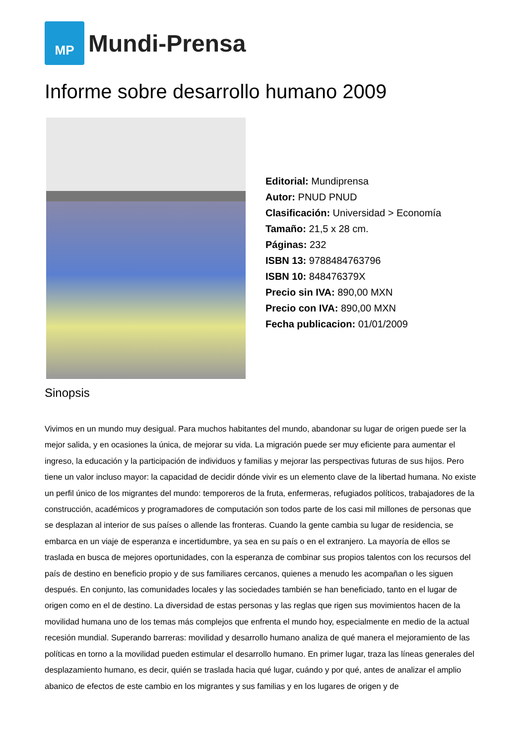MP
Mundi-Prensa
Informe sobre desarrollo humano 2009
Editorial: Mundiprensa
Autor: PNUD PNUD
Clasificación: Universidad > Economía
Tamaño: 21,5 x 28 cm.
Páginas: 232
ISBN 13: 9788484763796
ISBN 10: 848476379X
Precio sin IVA: 890,00 MXN
Precio con IVA: 890,00 MXN
Fecha publicacion: 01/01/2009
Sinopsis
Vivimos en un mundo muy desigual. Para muchos habitantes del mundo, abandonar su lugar de origen puede ser la mejor salida, y en ocasiones la única, de mejorar su vida. La migración puede ser muy eficiente para aumentar el ingreso, la educación y la participación de individuos y familias y mejorar las perspectivas futuras de sus hijos. Pero tiene un valor incluso mayor: la capacidad de decidir dónde vivir es un elemento clave de la libertad humana. No existe un perfil único de los migrantes del mundo: temporeros de la fruta, enfermeras, refugiados políticos, trabajadores de la construcción, académicos y programadores de computación son todos parte de los casi mil millones de personas que se desplazan al interior de sus países o allende las fronteras. Cuando la gente cambia su lugar de residencia, se embarca en un viaje de esperanza e incertidumbre, ya sea en su país o en el extranjero. La mayoría de ellos se traslada en busca de mejores oportunidades, con la esperanza de combinar sus propios talentos con los recursos del país de destino en beneficio propio y de sus familiares cercanos, quienes a menudo les acompañan o les siguen después. En conjunto, las comunidades locales y las sociedades también se han beneficiado, tanto en el lugar de origen como en el de destino. La diversidad de estas personas y las reglas que rigen sus movimientos hacen de la movilidad humana uno de los temas más complejos que enfrenta el mundo hoy, especialmente en medio de la actual recesión mundial. Superando barreras: movilidad y desarrollo humano analiza de qué manera el mejoramiento de las políticas en torno a la movilidad pueden estimular el desarrollo humano. En primer lugar, traza las líneas generales del desplazamiento humano, es decir, quién se traslada hacia qué lugar, cuándo y por qué, antes de analizar el amplio abanico de efectos de este cambio en los migrantes y sus familias y en los lugares de origen y de